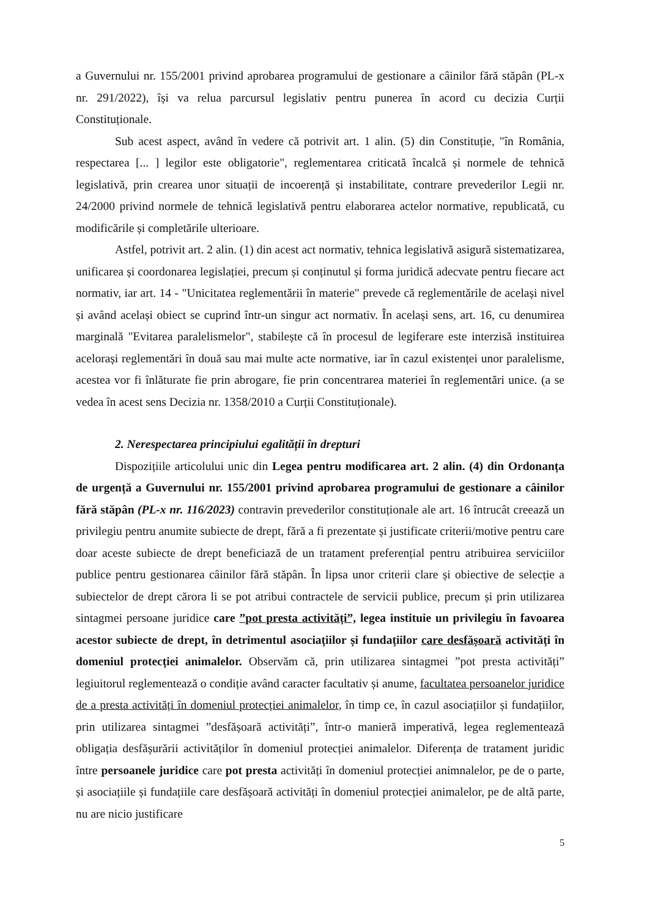a Guvernului nr. 155/2001 privind aprobarea programului de gestionare a câinilor fără stăpân (PL-x nr. 291/2022), își va relua parcursul legislativ pentru punerea în acord cu decizia Curții Constituționale.
Sub acest aspect, având în vedere că potrivit art. 1 alin. (5) din Constituție, "în România, respectarea [... ] legilor este obligatorie", reglementarea criticată încalcă și normele de tehnică legislativă, prin crearea unor situații de incoerență și instabilitate, contrare prevederilor Legii nr. 24/2000 privind normele de tehnică legislativă pentru elaborarea actelor normative, republicată, cu modificările și completările ulterioare.
Astfel, potrivit art. 2 alin. (1) din acest act normativ, tehnica legislativă asigură sistematizarea, unificarea și coordonarea legislației, precum și conținutul și forma juridică adecvate pentru fiecare act normativ, iar art. 14 - "Unicitatea reglementării în materie" prevede că reglementările de același nivel și având același obiect se cuprind într-un singur act normativ. În același sens, art. 16, cu denumirea marginală "Evitarea paralelismelor", stabilește că în procesul de legiferare este interzisă instituirea acelorași reglementări în două sau mai multe acte normative, iar în cazul existenței unor paralelisme, acestea vor fi înlăturate fie prin abrogare, fie prin concentrarea materiei în reglementări unice. (a se vedea în acest sens Decizia nr. 1358/2010 a Curții Constituționale).
2. Nerespectarea principiului egalității în drepturi
Dispozițiile articolului unic din Legea pentru modificarea art. 2 alin. (4) din Ordonanța de urgență a Guvernului nr. 155/2001 privind aprobarea programului de gestionare a câinilor fără stăpân (PL-x nr. 116/2023) contravin prevederilor constituționale ale art. 16 întrucât creează un privilegiu pentru anumite subiecte de drept, fără a fi prezentate și justificate criterii/motive pentru care doar aceste subiecte de drept beneficiază de un tratament preferențial pentru atribuirea serviciilor publice pentru gestionarea câinilor fără stăpân. În lipsa unor criterii clare și obiective de selecție a subiectelor de drept cărora li se pot atribui contractele de servicii publice, precum și prin utilizarea sintagmei persoane juridice care ”pot presta activități”, legea instituie un privilegiu în favoarea acestor subiecte de drept, în detrimentul asociațiilor și fundațiilor care desfășoară activități în domeniul protecției animalelor. Observăm că, prin utilizarea sintagmei ”pot presta activități” legiuitorul reglementează o condiție având caracter facultativ și anume, facultatea persoanelor juridice de a presta activități în domeniul protecției animalelor, în timp ce, în cazul asociațiilor și fundațiilor, prin utilizarea sintagmei ”desfășoară activități”, într-o manieră imperativă, legea reglementează obligația desfășurării activităților în domeniul protecției animalelor. Diferența de tratament juridic între persoanele juridice care pot presta activități în domeniul protecției animnalelor, pe de o parte, și asociațiile și fundațiile care desfășoară activități în domeniul protecției animalelor, pe de altă parte, nu are nicio justificare
5